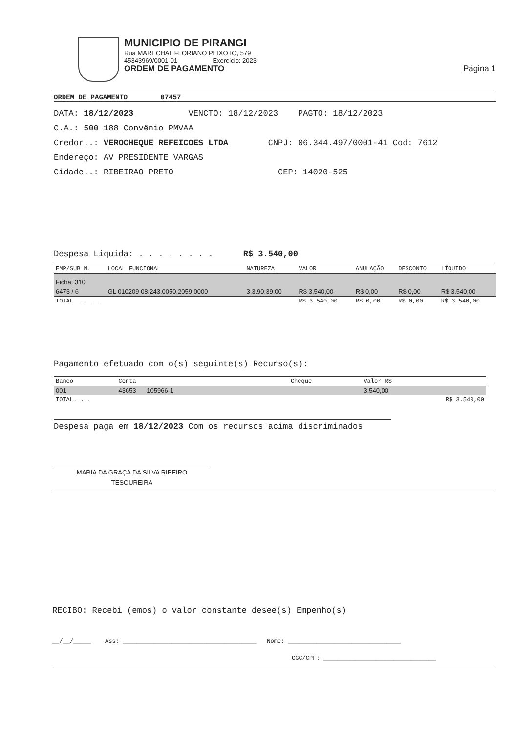MUNICIPIO DE PIRANGI
Rua MARECHAL FLORIANO PEIXOTO, 579
45343969/0001-01 Exercício: 2023
ORDEM DE PAGAMENTO Página 1
ORDEM DE PAGAMENTO 07457
DATA: 18/12/2023 VENCTO: 18/12/2023 PAGTO: 18/12/2023
C.A.: 500 188 Convênio PMVAA
Credor..: VEROCHEQUE REFEICOES LTDA CNPJ: 06.344.497/0001-41 Cod: 7612
Endereço: AV PRESIDENTE VARGAS
Cidade..: RIBEIRAO PRETO CEP: 14020-525
Despesa Liquida: . . . . . . . . R$ 3.540,00
| EMP/SUB N. | LOCAL FUNCIONAL | NATUREZA | VALOR | ANULAÇÃO | DESCONTO | LÍQUIDO |
| --- | --- | --- | --- | --- | --- | --- |
| Ficha: 310 | | | | | | |
| 6473 / 6 | GL 010209 08.243.0050.2059.0000 | 3.3.90.39.00 | R$ 3.540,00 | R$ 0,00 | R$ 0,00 | R$ 3.540,00 |
| TOTAL . . . . | | | R$ 3.540,00 | R$ 0,00 | R$ 0,00 | R$ 3.540,00 |
Pagamento efetuado com o(s) seguinte(s) Recurso(s):
| Banco | Conta | Cheque | Valor R$ |
| --- | --- | --- | --- |
| 001 | 43653 105966-1 | | 3.540,00 |
| TOTAL. . . | | | R$ 3.540,00 |
Despesa paga em 18/12/2023 Com os recursos acima discriminados
MARIA DA GRAÇA DA SILVA RIBEIRO
TESOUREIRA
RECIBO: Recebi (emos) o valor constante desee(s) Empenho(s)
__/__/_____ Ass: ______________________________________ Nome: ________________________________
CGC/CPF: ________________________________